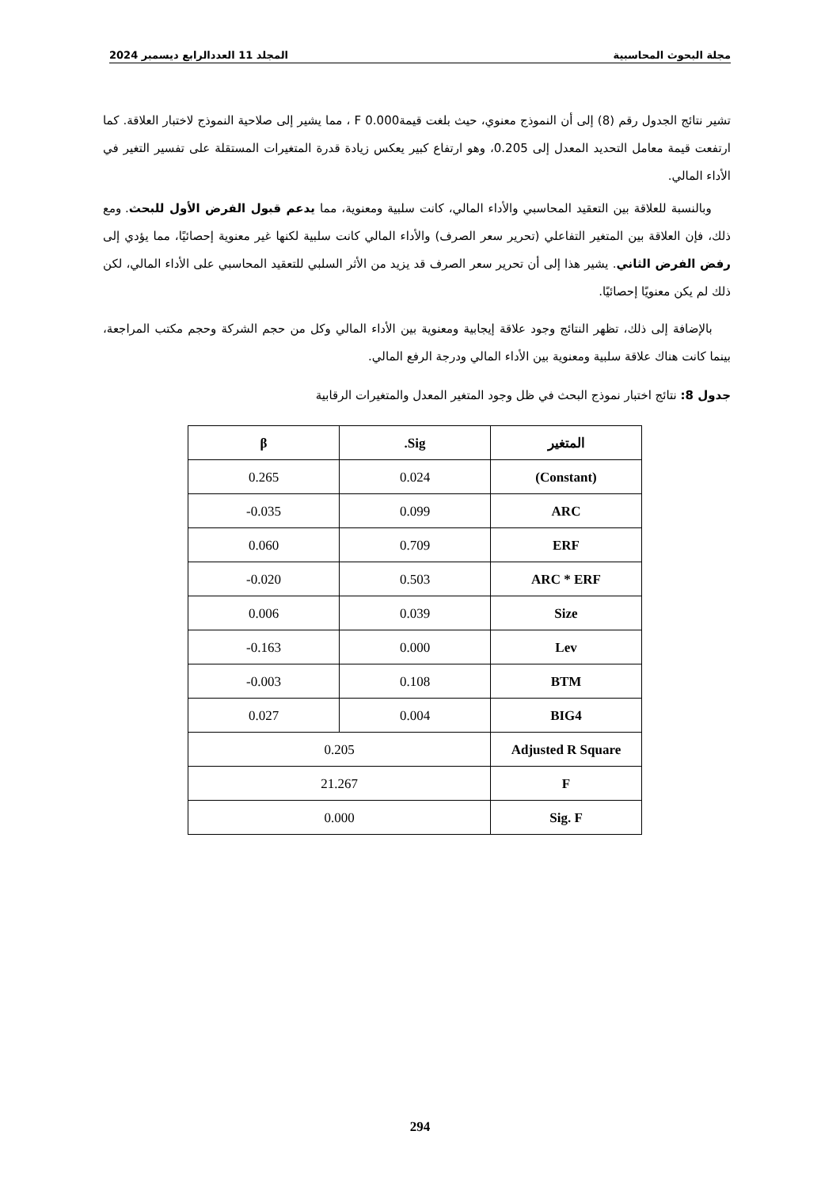مجلة البحوث المحاسبية المجلد 11 العددالرابع ديسمبر 2024
تشير نتائج الجدول رقم (8) إلى أن النموذج معنوي، حيث بلغت قيمة0.000 F ، مما يشير إلى صلاحية النموذج لاختبار العلاقة. كما ارتفعت قيمة معامل التحديد المعدل إلى 0.205، وهو ارتفاع كبير يعكس زيادة قدرة المتغيرات المستقلة على تفسير التغير في الأداء المالي.
وبالنسبة للعلاقة بين التعقيد المحاسبي والأداء المالي، كانت سلبية ومعنوية، مما يدعم قبول الفرض الأول للبحث. ومع ذلك، فإن العلاقة بين المتغير التفاعلي (تحرير سعر الصرف) والأداء المالي كانت سلبية لكنها غير معنوية إحصائيًا، مما يؤدي إلى رفض الفرض الثاني. يشير هذا إلى أن تحرير سعر الصرف قد يزيد من الأثر السلبي للتعقيد المحاسبي على الأداء المالي، لكن ذلك لم يكن معنويًا إحصائيًا.
بالإضافة إلى ذلك، تظهر النتائج وجود علاقة إيجابية ومعنوية بين الأداء المالي وكل من حجم الشركة وحجم مكتب المراجعة، بينما كانت هناك علاقة سلبية ومعنوية بين الأداء المالي ودرجة الرفع المالي.
جدول 8: نتائج اختبار نموذج البحث في ظل وجود المتغير المعدل والمتغيرات الرقابية
| المتغير | Sig. | β |
| --- | --- | --- |
| (Constant) | 0.024 | 0.265 |
| ARC | 0.099 | 0.035- |
| ERF | 0.709 | 0.060 |
| ARC * ERF | 0.503 | 0.020- |
| Size | 0.039 | 0.006 |
| Lev | 0.000 | 0.163- |
| BTM | 0.108 | 0.003- |
| BIG4 | 0.004 | 0.027 |
| Adjusted R Square | 0.205 | |
| F | 21.267 | |
| Sig. F | 0.000 | |
294